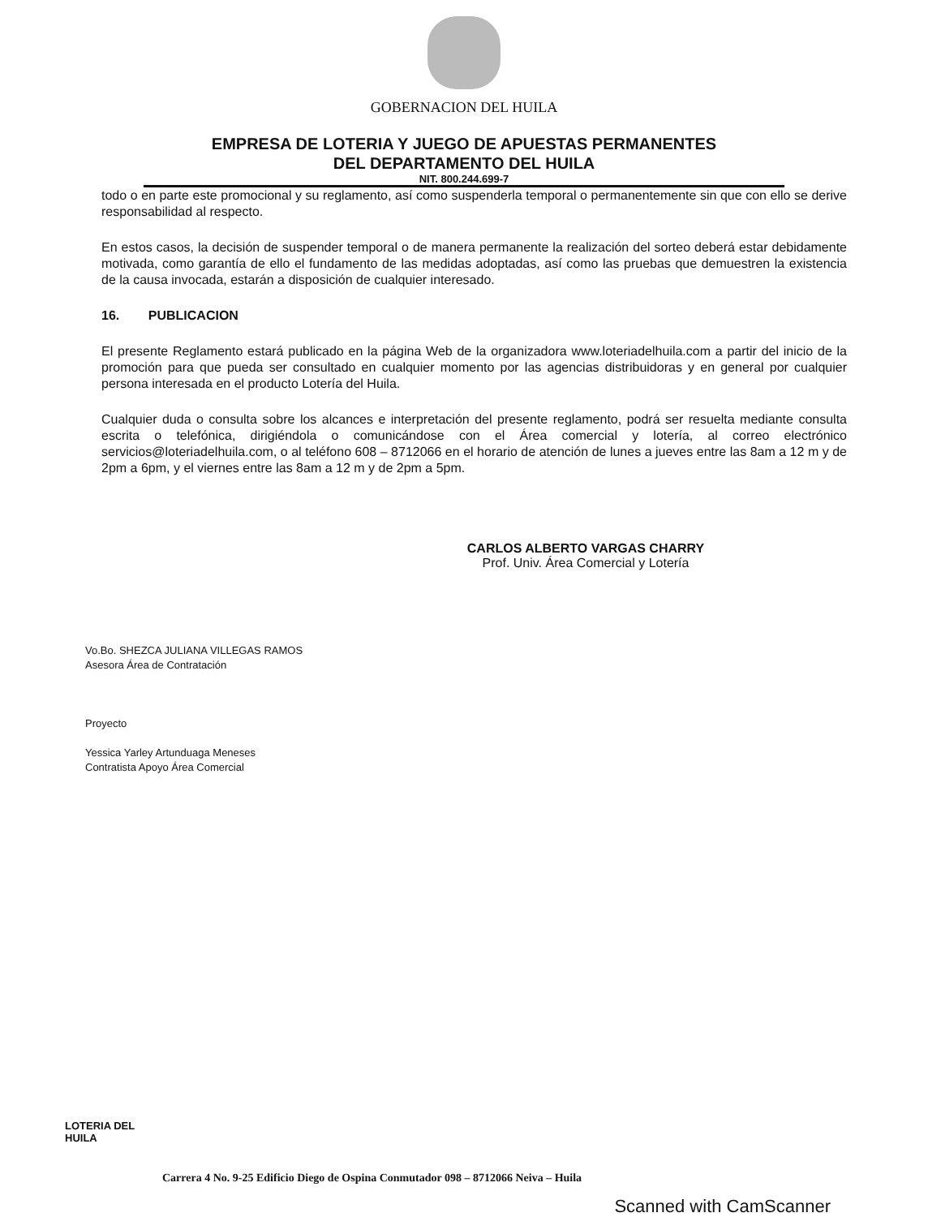GOBERNACION DEL HUILA
EMPRESA DE LOTERIA Y JUEGO DE APUESTAS PERMANENTES
DEL DEPARTAMENTO DEL HUILA
NIT. 800.244.699-7
todo o en parte este promocional y su reglamento, así como suspenderla temporal o permanentemente sin que con ello se derive responsabilidad al respecto.
En estos casos, la decisión de suspender temporal o de manera permanente la realización del sorteo deberá estar debidamente motivada, como garantía de ello el fundamento de las medidas adoptadas, así como las pruebas que demuestren la existencia de la causa invocada, estarán a disposición de cualquier interesado.
16. PUBLICACION
El presente Reglamento estará publicado en la página Web de la organizadora www.loteriadelhuila.com a partir del inicio de la promoción para que pueda ser consultado en cualquier momento por las agencias distribuidoras y en general por cualquier persona interesada en el producto Lotería del Huila.
Cualquier duda o consulta sobre los alcances e interpretación del presente reglamento, podrá ser resuelta mediante consulta escrita o telefónica, dirigiéndola o comunicándose con el Área comercial y lotería, al correo electrónico servicios@loteriadelhuila.com, o al teléfono 608 – 8712066 en el horario de atención de lunes a jueves entre las 8am a 12 m y de 2pm a 6pm, y el viernes entre las 8am a 12 m y de 2pm a 5pm.
CARLOS ALBERTO VARGAS CHARRY
Prof. Univ. Área Comercial y Lotería
Vo.Bo. SHEZCA JULIANA VILLEGAS RAMOS
Asesora Área de Contratación
Proyecto
Yessica Yarley Artunduaga Meneses
Contratista Apoyo Área Comercial
LOTERIA DEL
HUILA
Carrera 4 No. 9-25 Edificio Diego de Ospina Conmutador 098 – 8712066 Neiva – Huila
Scanned with CamScanner